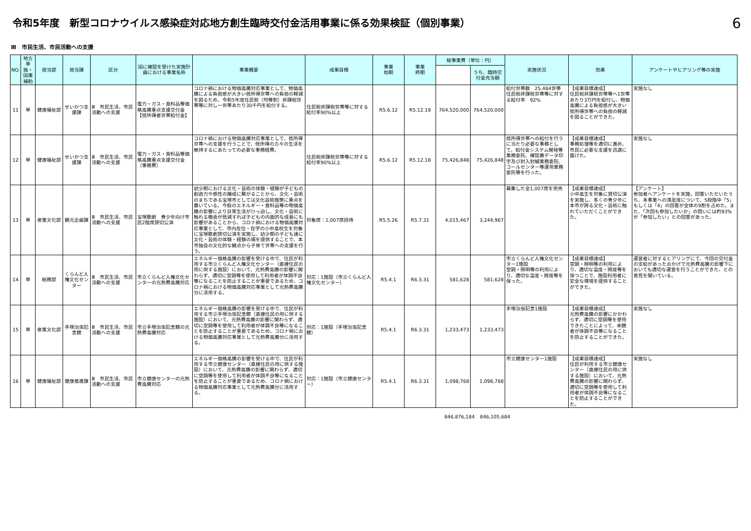令和5年度　新型コロナウイルス感染症対応地方創生臨時交付金活用事業に係る効果検証（個別事業）
6
Ⅲ　市民生活、市民活動への支援
| NO. | 地方単独・国庫補助 | 担当部 | 担当課 | 区分 | 国に確認を受けた実施計画における事業名称 | 事業概要 | 成果目標 | 事業 始期 | 事業 終期 | 総事業費（単位：円） | | 実施状況 | 効果 | アンケートやヒアリング等の実施 |
| --- | --- | --- | --- | --- | --- | --- | --- | --- | --- | --- | --- | --- | --- | --- |
| | | | | | | | | | | | うち、臨時交付金充当額 | | | |
| 11 | 単 | 健康福祉部 | せいかつ支援課 | Ⅲ 市民生活、市民活動への支援 | 電力・ガス・食料品等価格高騰重点支援交付金【低所得者世帯給付金】 | コロナ禍における物価高騰対応事業として、物価高騰による負担感が大きい低所得世帯への負担の軽減を図るため、令和5年度住民税（均等割）非課税世帯等に対し一世帯あたり30千円を給付する。 | 住民税非課税世帯等に対する給付率90%以上 | R5.6.12 | R5.12.18 | 764,520,000 | 764,520,000 | 給付世帯数 25,484世帯 住民税非課税世帯等に対する給付率 92% | 【成果目標達成】 住民税非課税世帯等へ1世帯あたり3万円を給付し、物価高騰による負担感が大きい低所得世帯への負担の軽減を図ることができた。 | 実施なし |
| 12 | 単 | 健康福祉部 | せいかつ支援課 | Ⅲ 市民生活、市民活動への支援 | 電力・ガス・食料品等価格高騰重点支援交付金（事務費） | コロナ禍における物価高騰対応事業として、低所得世帯への支援を行うことで、低所得の方々の生活を維持するにあたっての必要な事務経費。 | 住民税非課税世帯等に対する給付率90%以上 | R5.6.12 | R5.12.18 | 75,426,848 | 75,426,848 | 低所得世帯への給付を行うに当たり必要な事務として、給付金システム開発等業務委託、確認書データ印字及び封入封緘業務委託、コールセンター等運用業務委託等を行った。 | 【成果目標達成】 事務処理等を適切に進め、市民に必要な支援を迅速に届けた。 | 実施なし |
| 13 | 単 | 産業文化部 | 観光企画課 | Ⅲ 市民生活、市民活動への支援 | 宝塚歌劇 青少年向け市民2階席貸切公演 | 幼少期における文化・芸術の体験・経験が子どもの創造力や感性の醸成に繋がることから、文化・芸術のまちである宝塚市としては文化芸術施策に重点を置いている。今般のエネルギー・食料品等の物価高騰の影響により日常生活がひっ迫し、文化・芸術に触れる機会が低減すれば子どもの内面的な成長にも影響があることから、コロナ禍における物価高騰対応事業として、市内在住・在学の小中高校生を対象に宝塚歌劇貸切公演を実施し、幼少期の子ども達に文化・芸術の体験・経験の場を提供することで、本市独自の文化的な観点から子育て世帯への支援を行う。 | 対象席：1,007席招待 | R5.5.26 | R5.7.31 | 4,015,467 | 3,244,967 | 募集した全1,007席を完売 | 【成果目標達成】 小中高生を対象に貸切公演を実施し、多くの青少年に本市が誇る文化・芸術に触れていただくことができた。 | 【アンケート】 参加者へアンケートを実施。回答いただいたうち、本事業への満足度について、5段階中「5」もしくは「4」の回答が全体の9割を占めた。また、「次回も参加したいか」の問いには約93%が「参加したい」との回答があった。 |
| 14 | 単 | 総務部 | くらんど人権文化センター | Ⅲ 市民生活、市民活動への支援 | 市立くらんど人権文化センターの光熱費高騰対応 | エネルギー価格高騰の影響を受ける中で、住民が利用する市立くらんど人権文化センター（直接住民の用に供する施設）において、光熱費高騰の影響に関わらず、適切に空調等を使用して利用者が体調不良等になることを防止することが重要であるため、コロナ禍における物価高騰対応事業として光熱費高騰分に活用する。 | 対応：1施設（市立くらんど人権文化センター） | R5.4.1 | R6.3.31 | 581,628 | 581,628 | 市立くらんど人権文化センター1施設 空調・照明等の利用により、適切な温度・照度等を保った。 | 【成果目標達成】 空調・照明等の利用により、適切な温度・照度等を保つことで、施設利用者に安全な環境を提供することができた。 | 運営者に対するヒアリングにて、今回の交付金の支給があったおかげで光熱費高騰の影響下においても適切な運営を行うことができた、との意見を聞いている。 |
| 15 | 単 | 産業文化部 | 手塚治虫記念館 | Ⅲ 市民生活、市民活動への支援 | 市立手塚治虫記念館の光熱費高騰対応 | エネルギー価格高騰の影響を受ける中で、住民が利用する市立手塚治虫記念館（直接住民の用に供する施設）において、光熱費高騰の影響に関わらず、適切に空調等を使用して利用者が体調不良等になることを防止することが重要であるため、コロナ禍における物価高騰対応事業として光熱費高騰分に活用する。 | 対応：1施設（手塚治虫記念館） | R5.4.1 | R6.3.31 | 1,233,473 | 1,233,473 | 手塚治虫記念1施設 | 【成果目標達成】 光熱費高騰の影響にかかわらず、適切に空調等を使用できたことによって、来館者が体調不良等になることを防止することができた。 | 実施なし |
| 16 | 単 | 健康福祉部 | 健康推進課 | Ⅲ 市民生活、市民活動への支援 | 市立健康センターの光熱費高騰対応 | エネルギー価格高騰の影響を受ける中で、住民が利用する市立健康センター（直接住民の用に供する施設）において、光熱費高騰の影響に関わらず、適切に空調等を使用して利用者が体調不良等になることを防止することが重要であるため、コロナ禍における物価高騰対応事業として光熱費高騰分に活用する。 | 対応：1施設（市立健康センター） | R5.4.1 | R6.3.31 | 1,098,768 | 1,098,768 | 市立健康センター1施設 | 【成果目標達成】 住民が利用する市立健康センター（直接住民の用に供する施設）において、光熱費高騰の影響に関わらず、適切に空調等を使用して利用者が体調不良等になることを防止することができた。 | 実施なし |
846,876,184 846,105,684